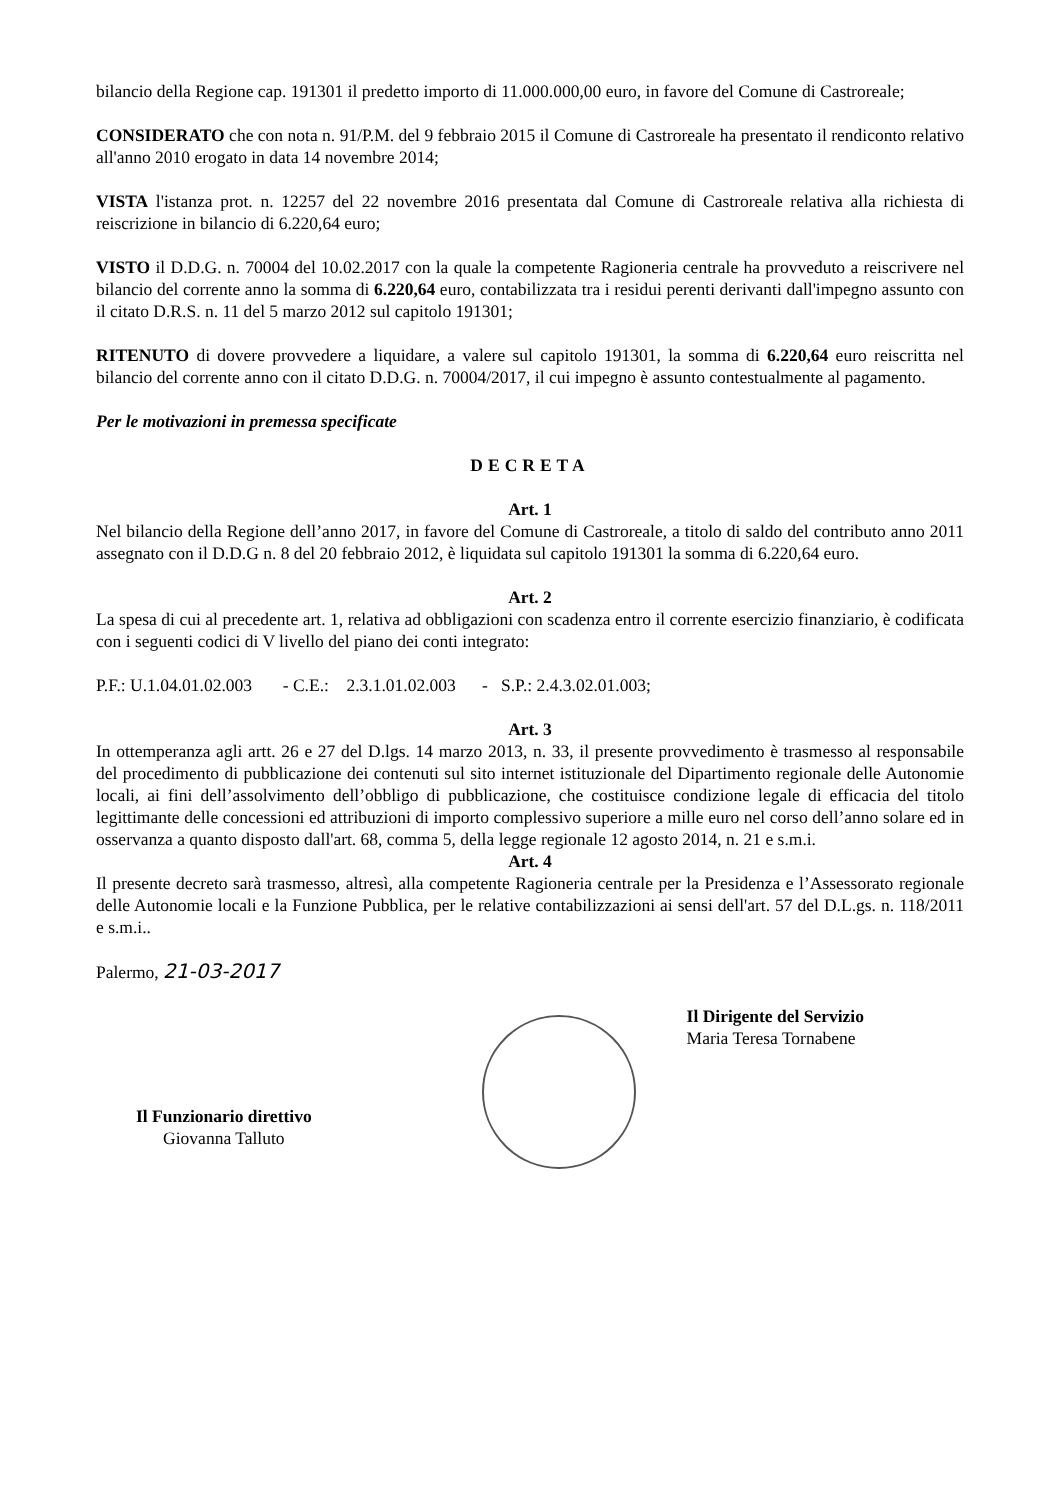bilancio della Regione cap. 191301 il predetto importo di 11.000.000,00 euro, in favore del Comune di Castroreale;
CONSIDERATO che con nota n. 91/P.M. del 9 febbraio 2015 il Comune di Castroreale ha presentato il rendiconto relativo all'anno 2010 erogato in data 14 novembre 2014;
VISTA l'istanza prot. n. 12257 del 22 novembre 2016 presentata dal Comune di Castroreale relativa alla richiesta di reiscrizione in bilancio di 6.220,64 euro;
VISTO il D.D.G. n. 70004 del 10.02.2017 con la quale la competente Ragioneria centrale ha provveduto a reiscrivere nel bilancio del corrente anno la somma di 6.220,64 euro, contabilizzata tra i residui perenti derivanti dall'impegno assunto con il citato D.R.S. n. 11 del 5 marzo 2012 sul capitolo 191301;
RITENUTO di dovere provvedere a liquidare, a valere sul capitolo 191301, la somma di 6.220,64 euro reiscritta nel bilancio del corrente anno con il citato D.D.G. n. 70004/2017, il cui impegno è assunto contestualmente al pagamento.
Per le motivazioni in premessa specificate
DECRETA
Art. 1
Nel bilancio della Regione dell’anno 2017, in favore del Comune di Castroreale, a titolo di saldo del contributo anno 2011 assegnato con il D.D.G n. 8 del 20 febbraio 2012, è liquidata sul capitolo 191301 la somma di 6.220,64 euro.
Art. 2
La spesa di cui al precedente art. 1, relativa ad obbligazioni con scadenza entro il corrente esercizio finanziario, è codificata con i seguenti codici di V livello del piano dei conti integrato:
P.F.: U.1.04.01.02.003 - C.E.: 2.3.1.01.02.003 - S.P.: 2.4.3.02.01.003;
Art. 3
In ottemperanza agli artt. 26 e 27 del D.lgs. 14 marzo 2013, n. 33, il presente provvedimento è trasmesso al responsabile del procedimento di pubblicazione dei contenuti sul sito internet istituzionale del Dipartimento regionale delle Autonomie locali, ai fini dell’assolvimento dell’obbligo di pubblicazione, che costituisce condizione legale di efficacia del titolo legittimante delle concessioni ed attribuzioni di importo complessivo superiore a mille euro nel corso dell’anno solare ed in osservanza a quanto disposto dall'art. 68, comma 5, della legge regionale 12 agosto 2014, n. 21 e s.m.i.
Art. 4
Il presente decreto sarà trasmesso, altresì, alla competente Ragioneria centrale per la Presidenza e l’Assessorato regionale delle Autonomie locali e la Funzione Pubblica, per le relative contabilizzazioni ai sensi dell'art. 57 del D.L.gs. n. 118/2011 e s.m.i..
Palermo, 21-03-2017
Il Funzionario direttivo
Giovanna Talluto
Il Dirigente del Servizio
Maria Teresa Tornabene